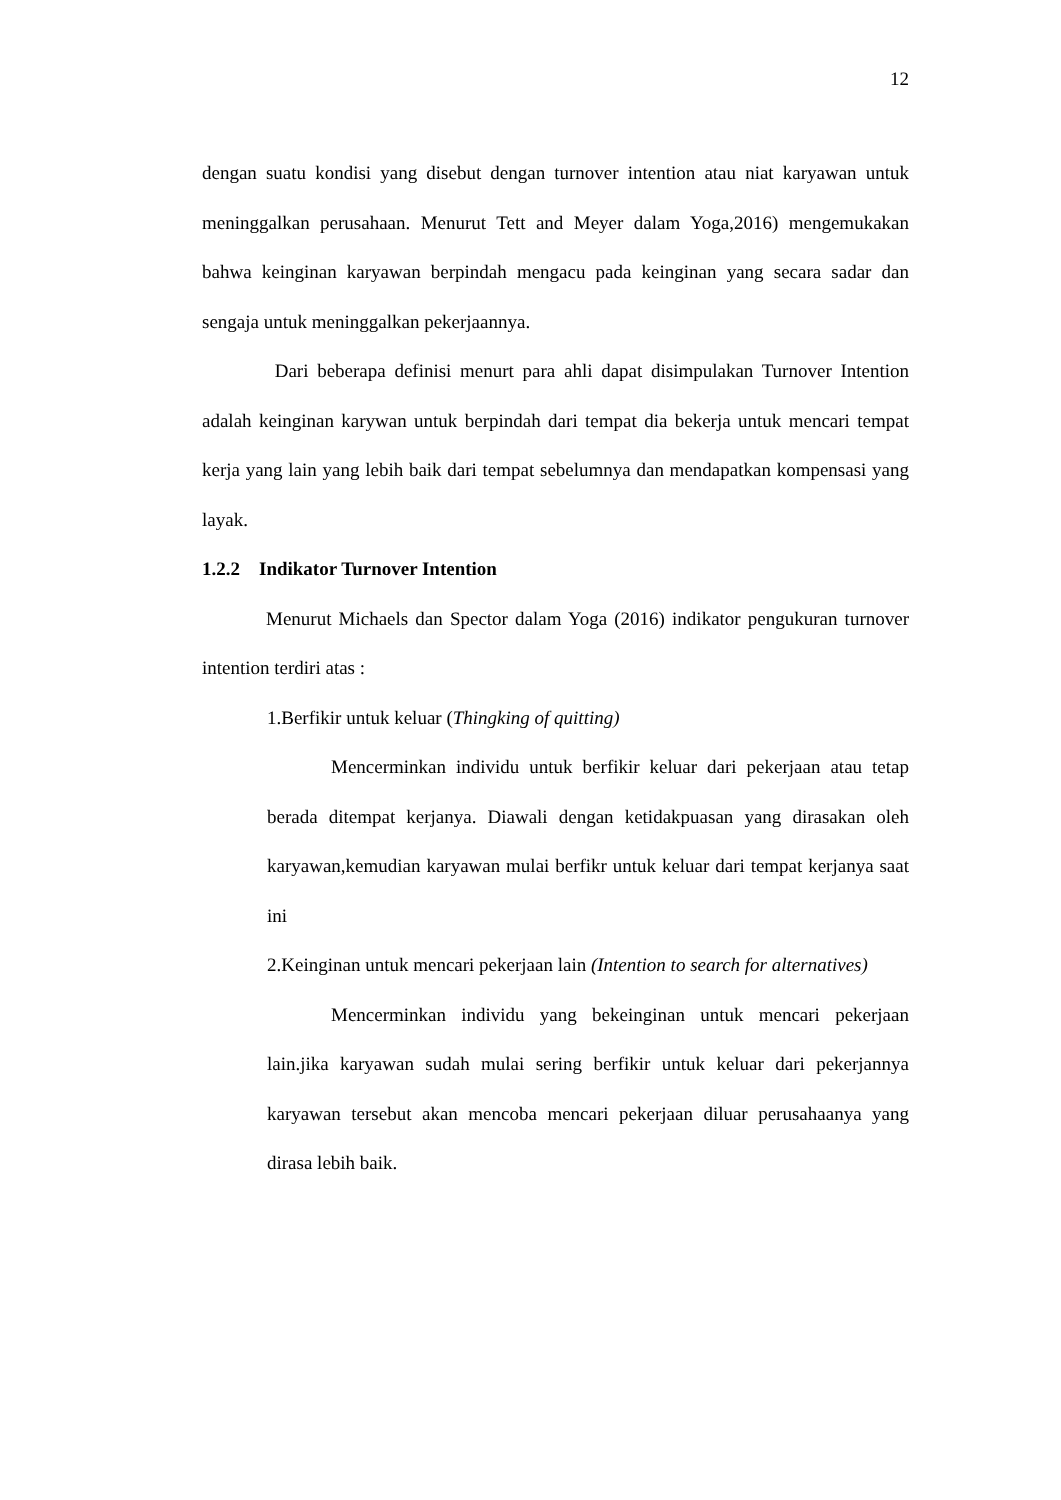12
dengan suatu kondisi yang disebut dengan turnover intention atau niat karyawan untuk meninggalkan perusahaan. Menurut Tett and Meyer dalam Yoga,2016) mengemukakan bahwa keinginan karyawan berpindah mengacu pada keinginan yang secara sadar dan sengaja untuk meninggalkan pekerjaannya.
Dari beberapa definisi menurt para ahli dapat disimpulakan Turnover Intention adalah keinginan karywan untuk berpindah dari tempat dia bekerja untuk mencari tempat kerja yang lain yang lebih baik dari tempat sebelumnya dan mendapatkan kompensasi yang layak.
1.2.2 Indikator Turnover Intention
Menurut Michaels dan Spector dalam Yoga (2016) indikator pengukuran turnover intention terdiri atas :
1.Berfikir untuk keluar (Thingking of quitting)
Mencerminkan individu untuk berfikir keluar dari pekerjaan atau tetap berada ditempat kerjanya. Diawali dengan ketidakpuasan yang dirasakan oleh karyawan,kemudian karyawan mulai berfikr untuk keluar dari tempat kerjanya saat ini
2.Keinginan untuk mencari pekerjaan lain (Intention to search for alternatives)
Mencerminkan individu yang bekeinginan untuk mencari pekerjaan lain.jika karyawan sudah mulai sering berfikir untuk keluar dari pekerjannya karyawan tersebut akan mencoba mencari pekerjaan diluar perusahaanya yang dirasa lebih baik.